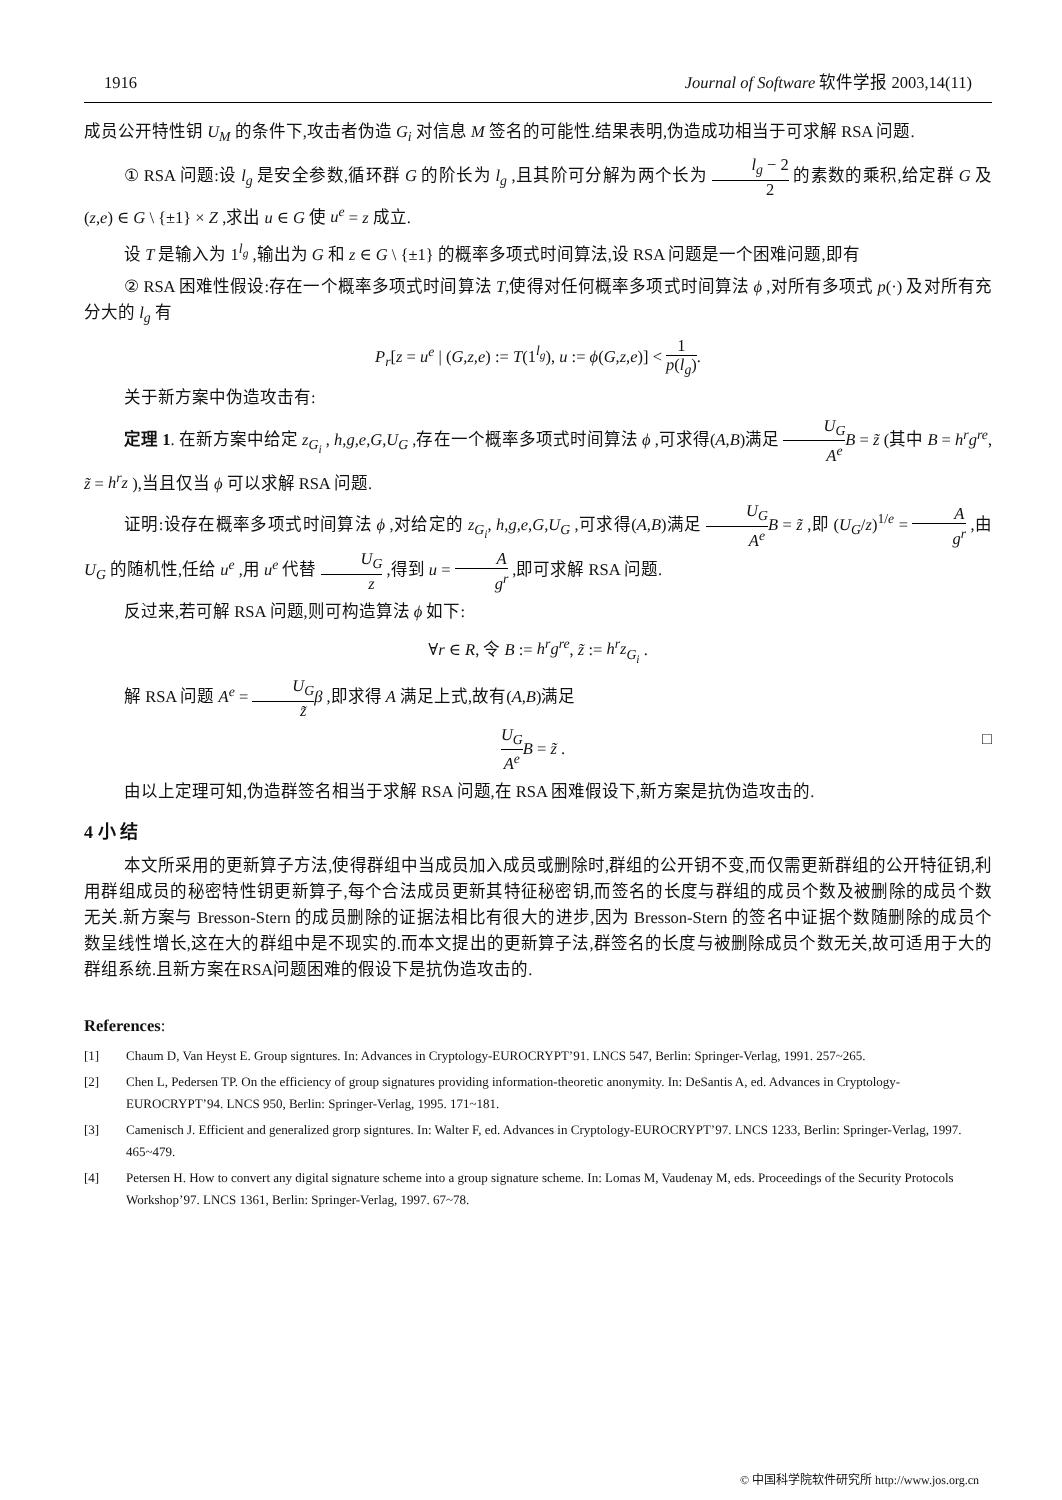1916 Journal of Software 软件学报 2003,14(11)
成员公开特性钥 U<sub>M</sub> 的条件下,攻击者伪造 G<sub>i</sub> 对信息 M 签名的可能性.结果表明,伪造成功相当于可求解 RSA 问题.
① RSA 问题:设 l<sub>g</sub> 是安全参数,循环群 G 的阶长为 l<sub>g</sub> ,且其阶可分解为两个长为 l<sub>g</sub> − 2 2 的素数的乘积,给定群 G 及 (z,e) ∈ G \ {±1} × Z ,求出 u ∈ G 使 u<sup>e</sup> = z 成立.
设 T 是输入为 1<sup>l<sub>g</sub></sup> ,输出为 G 和 z ∈ G \ {±1} 的概率多项式时间算法,设 RSA 问题是一个困难问题,即有
② RSA 困难性假设:存在一个概率多项式时间算法 T,使得对任何概率多项式时间算法 ϕ ,对所有多项式 p(·) 及对所有充分大的 l<sub>g</sub> 有
P<sub>r</sub>[z = u<sup>e</sup> | (G,z,e) := T(1<sup>l<sub>g</sub></sup>), u := ϕ(G,z,e)] < 1 p(l<sub>g</sub>).
关于新方案中伪造攻击有:
定理 1. 在新方案中给定 z<sub>G<sub>i</sub></sub> , h,g,e,G,U<sub>G</sub> ,存在一个概率多项式时间算法 ϕ ,可求得(A,B)满足 U<sub>G</sub> A<sup>e</sup> B = z̃ (其中 B = h<sup>r</sup>g<sup>re</sup>, z̃ = h<sup>r</sup>z ),当且仅当 ϕ 可以求解 RSA 问题.
证明:设存在概率多项式时间算法 ϕ ,对给定的 z<sub>G<sub>i</sub></sub>, h,g,e,G,U<sub>G</sub> ,可求得(A,B)满足 U<sub>G</sub> A<sup>e</sup> B = z̃ ,即 (U<sub>G</sub>/z)<sup>1/e</sup> = A g<sup>r</sup> ,由 U<sub>G</sub> 的随机性,任给 u<sup>e</sup> ,用 u<sup>e</sup> 代替 U<sub>G</sub> z ,得到 u = A g<sup>r</sup> ,即可求解 RSA 问题.
反过来,若可解 RSA 问题,则可构造算法 ϕ 如下:
∀r ∈ R, 令 B := h<sup>r</sup>g<sup>re</sup>, z̃ := h<sup>r</sup>z<sub>G<sub>i</sub></sub> .
解 RSA 问题 A<sup>e</sup> = U<sub>G</sub> z̃β ,即求得 A 满足上式,故有(A,B)满足
U<sub>G</sub> A<sup>e</sup> B = z̃ . □
由以上定理可知,伪造群签名相当于求解 RSA 问题,在 RSA 困难假设下,新方案是抗伪造攻击的.
4 小 结
本文所采用的更新算子方法,使得群组中当成员加入成员或删除时,群组的公开钥不变,而仅需更新群组的公开特征钥,利用群组成员的秘密特性钥更新算子,每个合法成员更新其特征秘密钥,而签名的长度与群组的成员个数及被删除的成员个数无关.新方案与 Bresson-Stern 的成员删除的证据法相比有很大的进步,因为 Bresson-Stern 的签名中证据个数随删除的成员个数呈线性增长,这在大的群组中是不现实的.而本文提出的更新算子法,群签名的长度与被删除成员个数无关,故可适用于大的群组系统.且新方案在RSA问题困难的假设下是抗伪造攻击的.
References:
[1] Chaum D, Van Heyst E. Group signtures. In: Advances in Cryptology-EUROCRYPT’91. LNCS 547, Berlin: Springer-Verlag, 1991. 257~265.
[2] Chen L, Pedersen TP. On the efficiency of group signatures providing information-theoretic anonymity. In: DeSantis A, ed. Advances in Cryptology-EUROCRYPT’94. LNCS 950, Berlin: Springer-Verlag, 1995. 171~181.
[3] Camenisch J. Efficient and generalized grorp signtures. In: Walter F, ed. Advances in Cryptology-EUROCRYPT’97. LNCS 1233, Berlin: Springer-Verlag, 1997. 465~479.
[4] Petersen H. How to convert any digital signature scheme into a group signature scheme. In: Lomas M, Vaudenay M, eds. Proceedings of the Security Protocols Workshop’97. LNCS 1361, Berlin: Springer-Verlag, 1997. 67~78.
© 中国科学院软件研究所 http://www.jos.org.cn